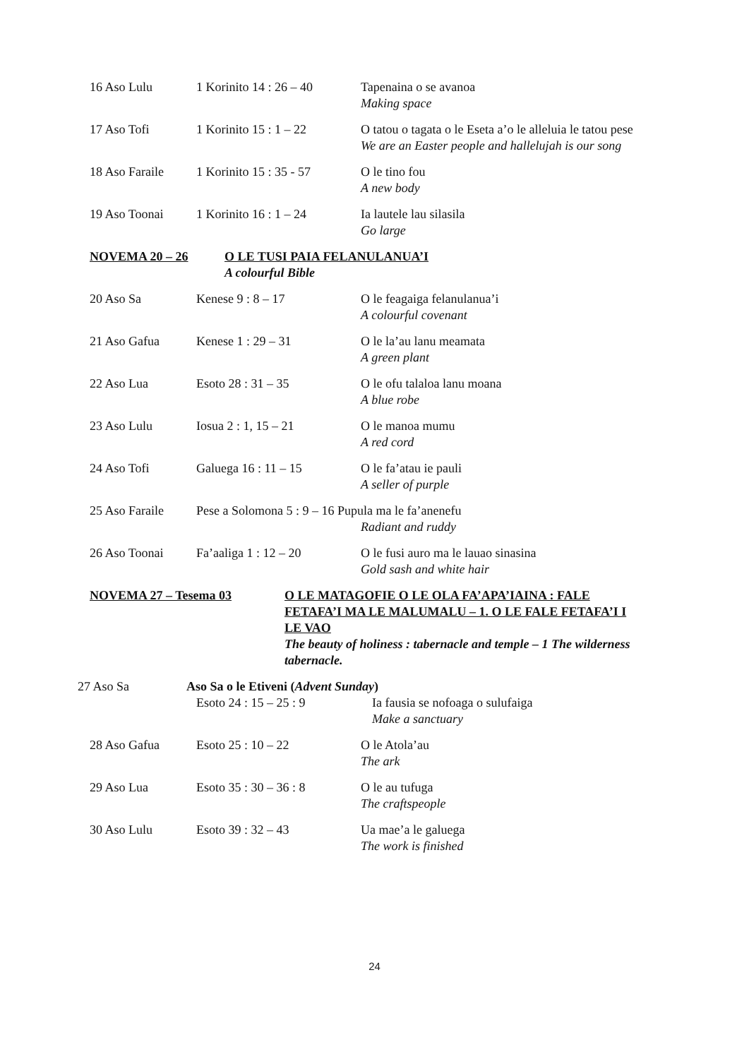16 Aso Lulu 1 Korinito 14 : 26 – 40
Tapenaina o se avanoa
Making space
17 Aso Tofi 1 Korinito 15 : 1 – 22
O tatou o tagata o le Eseta a’o le alleluia le tatou pese
We are an Easter people and hallelujah is our song
18 Aso Faraile
1 Korinito 15 : 35 - 57
O le tino fou
A new body
19 Aso Toonai 1 Korinito 16 : 1 – 24
Ia lautele lau silasila
Go large
NOVEMA 20 – 26 O LE TUSI PAIA FELANULANUA’I
A colourful Bible
20 Aso Sa Kenese 9 : 8 – 17 O le feagaiga felanulanua’i
A colourful covenant
21 Aso Gafua Kenese 1 : 29 – 31 O le la’au lanu meamata
A green plant
22 Aso Lua Esoto 28 : 31 – 35 O le ofu talaloa lanu moana
A blue robe
23 Aso Lulu Iosua 2 : 1, 15 – 21 O le manoa mumu
A red cord
24 Aso Tofi Galuega 16 : 11 – 15 O le fa’atau ie pauli
A seller of purple
25 Aso Faraile
Pese a Solomona 5 : 9 – 16 Pupula ma le fa’anenefu
Radiant and ruddy
26 Aso Toonai Fa’aaliga 1 : 12 – 20 O le fusi auro ma le lauao sinasina
Gold sash and white hair
NOVEMA 27 – Tesema 03 O LE MATAGOFIE O LE OLA FA’APA’IAINA : FALE FETAFA’I MA LE MALUMALU – 1. O LE FALE FETAFA’I I LE VAO
The beauty of holiness : tabernacle and temple – 1 The wilderness tabernacle.
27 Aso Sa Aso Sa o le Etiveni (Advent Sunday)
Esoto 24 : 15 – 25 : 9 Ia fausia se nofoaga o sulufaiga
Make a sanctuary
28 Aso Gafua Esoto 25 : 10 – 22 O le Atola’au
The ark
29 Aso Lua Esoto 35 : 30 – 36 : 8
O le au tufuga
The craftspeople
30 Aso Lulu Esoto 39 : 32 – 43 Ua mae’a le galuega
The work is finished
24